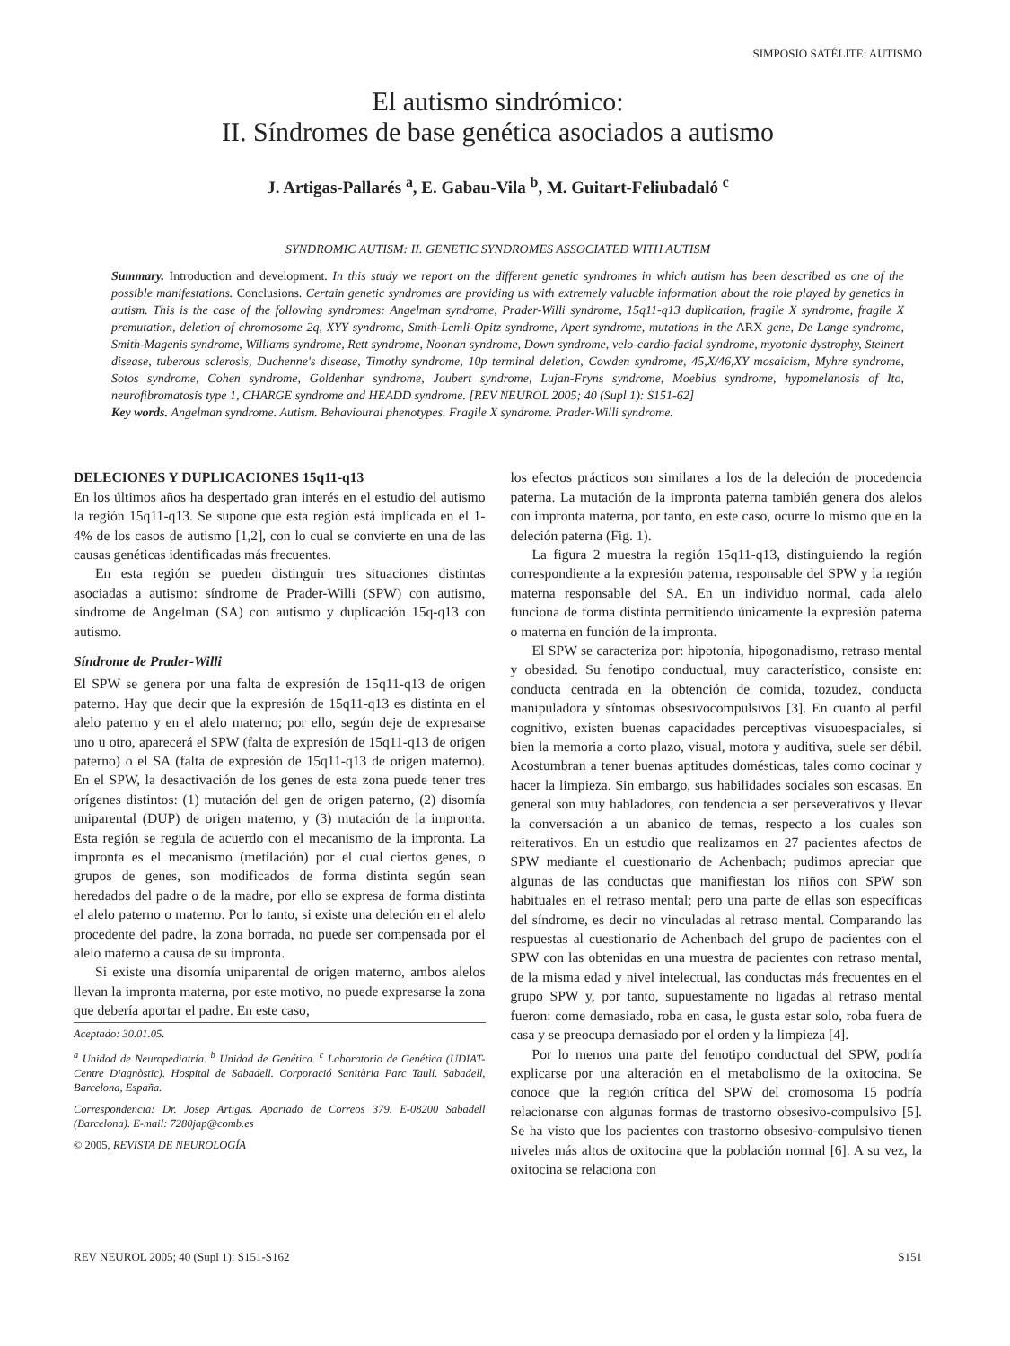SIMPOSIO SATÉLITE: AUTISMO
El autismo sindrómico:
II. Síndromes de base genética asociados a autismo
J. Artigas-Pallarés <sup>a</sup>, E. Gabau-Vila <sup>b</sup>, M. Guitart-Feliubadaló <sup>c</sup>
SYNDROMIC AUTISM: II. GENETIC SYNDROMES ASSOCIATED WITH AUTISM
Summary. Introduction and development. In this study we report on the different genetic syndromes in which autism has been described as one of the possible manifestations. Conclusions. Certain genetic syndromes are providing us with extremely valuable information about the role played by genetics in autism. This is the case of the following syndromes: Angelman syndrome, Prader-Willi syndrome, 15q11-q13 duplication, fragile X syndrome, fragile X premutation, deletion of chromosome 2q, XYY syndrome, Smith-Lemli-Opitz syndrome, Apert syndrome, mutations in the ARX gene, De Lange syndrome, Smith-Magenis syndrome, Williams syndrome, Rett syndrome, Noonan syndrome, Down syndrome, velo-cardio-facial syndrome, myotonic dystrophy, Steinert disease, tuberous sclerosis, Duchenne's disease, Timothy syndrome, 10p terminal deletion, Cowden syndrome, 45,X/46,XY mosaicism, Myhre syndrome, Sotos syndrome, Cohen syndrome, Goldenhar syndrome, Joubert syndrome, Lujan-Fryns syndrome, Moebius syndrome, hypomelanosis of Ito, neurofibromatosis type 1, CHARGE syndrome and HEADD syndrome. [REV NEUROL 2005; 40 (Supl 1): S151-62]
Key words. Angelman syndrome. Autism. Behavioural phenotypes. Fragile X syndrome. Prader-Willi syndrome.
DELECIONES Y DUPLICACIONES 15q11-q13
En los últimos años ha despertado gran interés en el estudio del autismo la región 15q11-q13. Se supone que esta región está implicada en el 1-4% de los casos de autismo [1,2], con lo cual se convierte en una de las causas genéticas identificadas más frecuentes.
En esta región se pueden distinguir tres situaciones distintas asociadas a autismo: síndrome de Prader-Willi (SPW) con autismo, síndrome de Angelman (SA) con autismo y duplicación 15q-q13 con autismo.
Síndrome de Prader-Willi
El SPW se genera por una falta de expresión de 15q11-q13 de origen paterno. Hay que decir que la expresión de 15q11-q13 es distinta en el alelo paterno y en el alelo materno; por ello, según deje de expresarse uno u otro, aparecerá el SPW (falta de expresión de 15q11-q13 de origen paterno) o el SA (falta de expresión de 15q11-q13 de origen materno). En el SPW, la desactivación de los genes de esta zona puede tener tres orígenes distintos: (1) mutación del gen de origen paterno, (2) disomía uniparental (DUP) de origen materno, y (3) mutación de la impronta. Esta región se regula de acuerdo con el mecanismo de la impronta. La impronta es el mecanismo (metilación) por el cual ciertos genes, o grupos de genes, son modificados de forma distinta según sean heredados del padre o de la madre, por ello se expresa de forma distinta el alelo paterno o materno. Por lo tanto, si existe una deleción en el alelo procedente del padre, la zona borrada, no puede ser compensada por el alelo materno a causa de su impronta.
Si existe una disomía uniparental de origen materno, ambos alelos llevan la impronta materna, por este motivo, no puede expresarse la zona que debería aportar el padre. En este caso,
Aceptado: 30.01.05.
<sup>a</sup> Unidad de Neuropediatría. <sup>b</sup> Unidad de Genética. <sup>c</sup> Laboratorio de Genética (UDIAT-Centre Diagnòstic). Hospital de Sabadell. Corporació Sanitària Parc Taulí. Sabadell, Barcelona, España.
Correspondencia: Dr. Josep Artigas. Apartado de Correos 379. E-08200 Sabadell (Barcelona). E-mail: 7280jap@comb.es
© 2005, REVISTA DE NEUROLOGÍA
los efectos prácticos son similares a los de la deleción de procedencia paterna. La mutación de la impronta paterna también genera dos alelos con impronta materna, por tanto, en este caso, ocurre lo mismo que en la deleción paterna (Fig. 1).
La figura 2 muestra la región 15q11-q13, distinguiendo la región correspondiente a la expresión paterna, responsable del SPW y la región materna responsable del SA. En un individuo normal, cada alelo funciona de forma distinta permitiendo únicamente la expresión paterna o materna en función de la impronta.
El SPW se caracteriza por: hipotonía, hipogonadismo, retraso mental y obesidad. Su fenotipo conductual, muy característico, consiste en: conducta centrada en la obtención de comida, tozudez, conducta manipuladora y síntomas obsesivocompulsivos [3]. En cuanto al perfil cognitivo, existen buenas capacidades perceptivas visuoespaciales, si bien la memoria a corto plazo, visual, motora y auditiva, suele ser débil. Acostumbran a tener buenas aptitudes domésticas, tales como cocinar y hacer la limpieza. Sin embargo, sus habilidades sociales son escasas. En general son muy habladores, con tendencia a ser perseverativos y llevar la conversación a un abanico de temas, respecto a los cuales son reiterativos. En un estudio que realizamos en 27 pacientes afectos de SPW mediante el cuestionario de Achenbach; pudimos apreciar que algunas de las conductas que manifiestan los niños con SPW son habituales en el retraso mental; pero una parte de ellas son específicas del síndrome, es decir no vinculadas al retraso mental. Comparando las respuestas al cuestionario de Achenbach del grupo de pacientes con el SPW con las obtenidas en una muestra de pacientes con retraso mental, de la misma edad y nivel intelectual, las conductas más frecuentes en el grupo SPW y, por tanto, supuestamente no ligadas al retraso mental fueron: come demasiado, roba en casa, le gusta estar solo, roba fuera de casa y se preocupa demasiado por el orden y la limpieza [4].
Por lo menos una parte del fenotipo conductual del SPW, podría explicarse por una alteración en el metabolismo de la oxitocina. Se conoce que la región crítica del SPW del cromosoma 15 podría relacionarse con algunas formas de trastorno obsesivo-compulsivo [5]. Se ha visto que los pacientes con trastorno obsesivo-compulsivo tienen niveles más altos de oxitocina que la población normal [6]. A su vez, la oxitocina se relaciona con
REV NEUROL 2005; 40 (Supl 1): S151-S162 S151